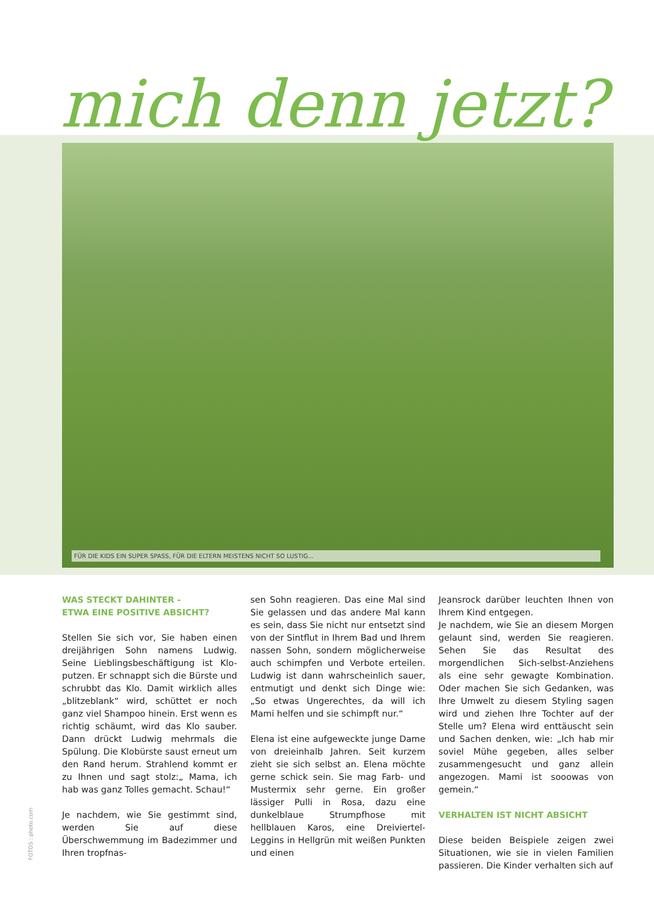mich denn jetzt?
FÜR DIE KIDS EIN SUPER SPASS, FÜR DIE ELTERN MEISTENS NICHT SO LUSTIG...
WAS STECKT DAHINTER -
ETWA EINE POSITIVE ABSICHT?
Stellen Sie sich vor, Sie haben einen dreijährigen Sohn namens Ludwig. Seine Lieblingsbeschäftigung ist Klo-putzen. Er schnappt sich die Bürste und schrubbt das Klo. Damit wirklich alles „blitzeblank“ wird, schüttet er noch ganz viel Shampoo hinein. Erst wenn es richtig schäumt, wird das Klo sauber. Dann drückt Ludwig mehrmals die Spülung. Die Klobürste saust erneut um den Rand herum. Strahlend kommt er zu Ihnen und sagt stolz:„ Mama, ich hab was ganz Tolles gemacht. Schau!“
Je nachdem, wie Sie gestimmt sind, werden Sie auf diese Überschwemmung im Badezimmer und Ihren tropfnas-
sen Sohn reagieren. Das eine Mal sind Sie gelassen und das andere Mal kann es sein, dass Sie nicht nur entsetzt sind von der Sintflut in Ihrem Bad und Ihrem nassen Sohn, sondern möglicherweise auch schimpfen und Verbote erteilen. Ludwig ist dann wahrscheinlich sauer, entmutigt und denkt sich Dinge wie: „So etwas Ungerechtes, da will ich Mami helfen und sie schimpft nur.“
Elena ist eine aufgeweckte junge Dame von dreieinhalb Jahren. Seit kurzem zieht sie sich selbst an. Elena möchte gerne schick sein. Sie mag Farb- und Mustermix sehr gerne. Ein großer lässiger Pulli in Rosa, dazu eine dunkelblaue Strumpfhose mit hellblauen Karos, eine Dreiviertel-Leggins in Hellgrün mit weißen Punkten und einen
Jeansrock darüber leuchten Ihnen von Ihrem Kind entgegen.
Je nachdem, wie Sie an diesem Morgen gelaunt sind, werden Sie reagieren. Sehen Sie das Resultat des morgendlichen Sich-selbst-Anziehens als eine sehr gewagte Kombination. Oder machen Sie sich Gedanken, was Ihre Umwelt zu diesem Styling sagen wird und ziehen Ihre Tochter auf der Stelle um? Elena wird enttäuscht sein und Sachen denken, wie: „Ich hab mir soviel Mühe gegeben, alles selber zusammengesucht und ganz allein angezogen. Mami ist sooowas von gemein.“
VERHALTEN IST NICHT ABSICHT
Diese beiden Beispiele zeigen zwei Situationen, wie sie in vielen Familien passieren. Die Kinder verhalten sich auf
FOTOS : photo.com